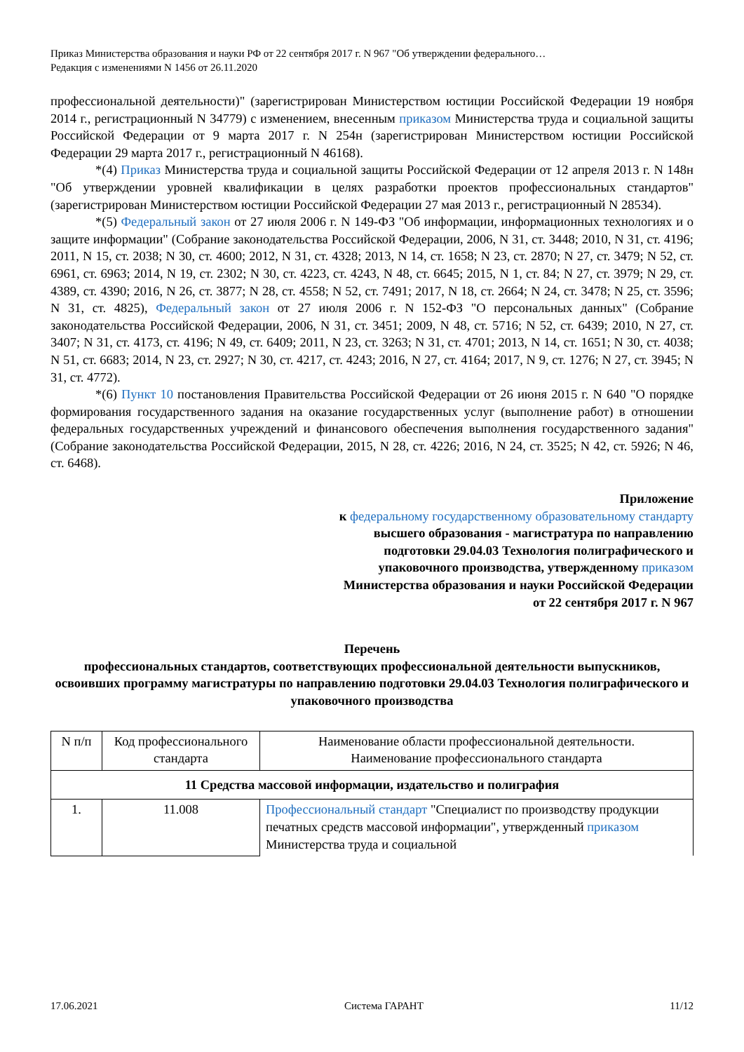Приказ Министерства образования и науки РФ от 22 сентября 2017 г. N 967 "Об утверждении федерального…
Редакция с изменениями N 1456 от 26.11.2020
профессиональной деятельности)" (зарегистрирован Министерством юстиции Российской Федерации 19 ноября 2014 г., регистрационный N 34779) с изменением, внесенным приказом Министерства труда и социальной защиты Российской Федерации от 9 марта 2017 г. N 254н (зарегистрирован Министерством юстиции Российской Федерации 29 марта 2017 г., регистрационный N 46168).
*(4) Приказ Министерства труда и социальной защиты Российской Федерации от 12 апреля 2013 г. N 148н "Об утверждении уровней квалификации в целях разработки проектов профессиональных стандартов" (зарегистрирован Министерством юстиции Российской Федерации 27 мая 2013 г., регистрационный N 28534).
*(5) Федеральный закон от 27 июля 2006 г. N 149-ФЗ "Об информации, информационных технологиях и о защите информации" (Собрание законодательства Российской Федерации, 2006, N 31, ст. 3448; 2010, N 31, ст. 4196; 2011, N 15, ст. 2038; N 30, ст. 4600; 2012, N 31, ст. 4328; 2013, N 14, ст. 1658; N 23, ст. 2870; N 27, ст. 3479; N 52, ст. 6961, ст. 6963; 2014, N 19, ст. 2302; N 30, ст. 4223, ст. 4243, N 48, ст. 6645; 2015, N 1, ст. 84; N 27, ст. 3979; N 29, ст. 4389, ст. 4390; 2016, N 26, ст. 3877; N 28, ст. 4558; N 52, ст. 7491; 2017, N 18, ст. 2664; N 24, ст. 3478; N 25, ст. 3596; N 31, ст. 4825), Федеральный закон от 27 июля 2006 г. N 152-ФЗ "О персональных данных" (Собрание законодательства Российской Федерации, 2006, N 31, ст. 3451; 2009, N 48, ст. 5716; N 52, ст. 6439; 2010, N 27, ст. 3407; N 31, ст. 4173, ст. 4196; N 49, ст. 6409; 2011, N 23, ст. 3263; N 31, ст. 4701; 2013, N 14, ст. 1651; N 30, ст. 4038; N 51, ст. 6683; 2014, N 23, ст. 2927; N 30, ст. 4217, ст. 4243; 2016, N 27, ст. 4164; 2017, N 9, ст. 1276; N 27, ст. 3945; N 31, ст. 4772).
*(6) Пункт 10 постановления Правительства Российской Федерации от 26 июня 2015 г. N 640 "О порядке формирования государственного задания на оказание государственных услуг (выполнение работ) в отношении федеральных государственных учреждений и финансового обеспечения выполнения государственного задания" (Собрание законодательства Российской Федерации, 2015, N 28, ст. 4226; 2016, N 24, ст. 3525; N 42, ст. 5926; N 46, ст. 6468).
Приложение
к федеральному государственному образовательному стандарту высшего образования - магистратура по направлению подготовки 29.04.03 Технология полиграфического и упаковочного производства, утвержденному приказом Министерства образования и науки Российской Федерации
от 22 сентября 2017 г. N 967
Перечень
профессиональных стандартов, соответствующих профессиональной деятельности выпускников, освоивших программу магистратуры по направлению подготовки 29.04.03 Технология полиграфического и упаковочного производства
| N п/п | Код профессионального стандарта | Наименование области профессиональной деятельности. Наименование профессионального стандарта |
| --- | --- | --- |
| 11 Средства массовой информации, издательство и полиграфия | | |
| 1. | 11.008 | Профессиональный стандарт "Специалист по производству продукции печатных средств массовой информации", утвержденный приказом Министерства труда и социальной |
17.06.2021 Система ГАРАНТ 11/12